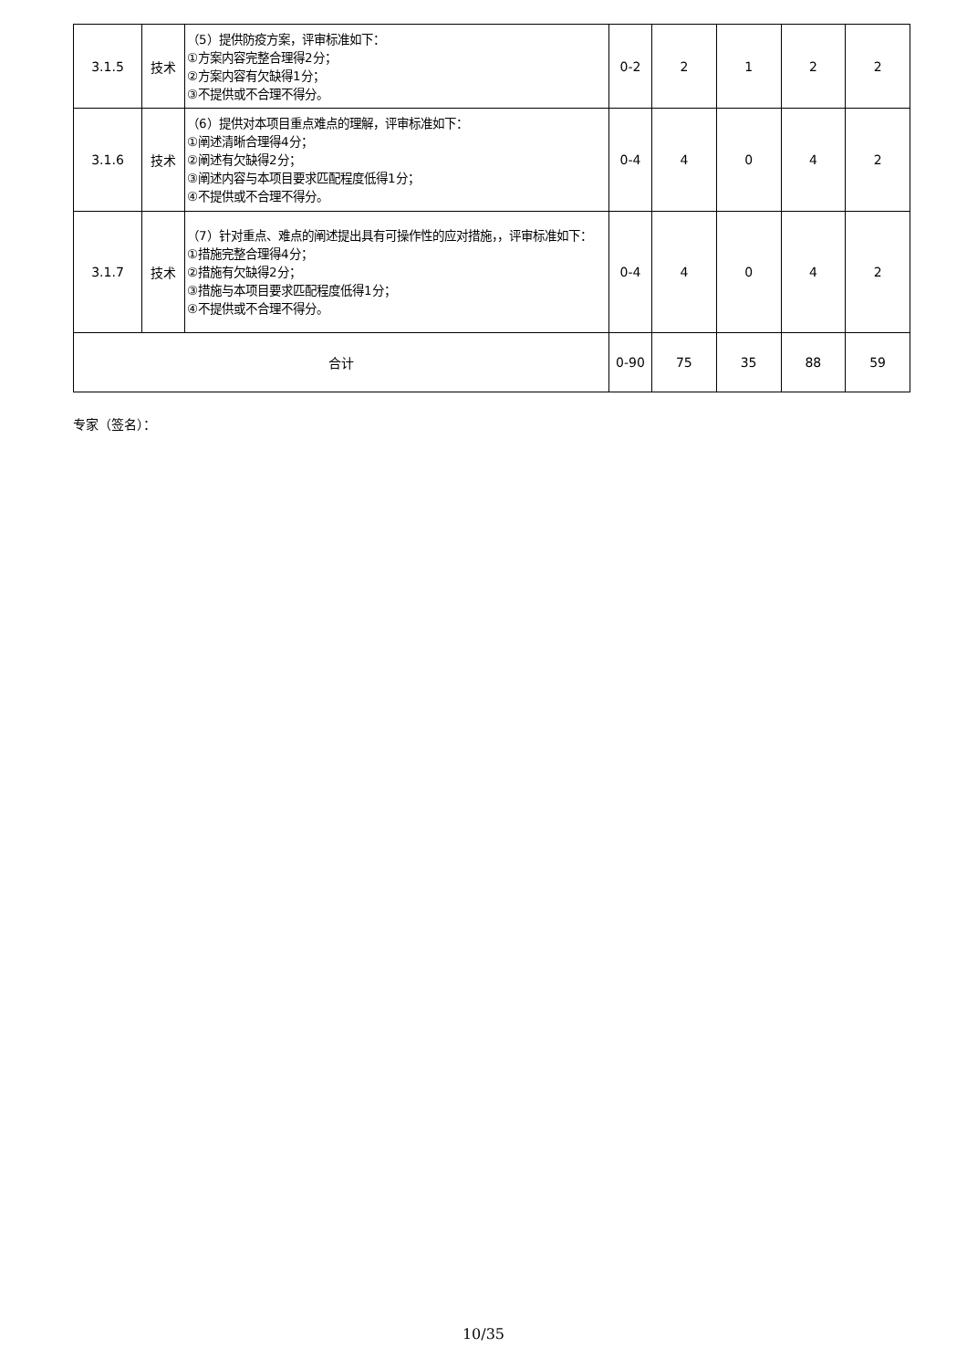| 3.1.5 | 技术 | （5）提供防疫方案，评审标准如下： ①方案内容完整合理得2分； ②方案内容有欠缺得1分； ③不提供或不合理不得分。 | 0-2 | 2 | 1 | 2 | 2 |
| 3.1.6 | 技术 | （6）提供对本项目重点难点的理解，评审标准如下： ①阐述清晰合理得4分； ②阐述有欠缺得2分； ③阐述内容与本项目要求匹配程度低得1分； ④不提供或不合理不得分。 | 0-4 | 4 | 0 | 4 | 2 |
| 3.1.7 | 技术 | （7）针对重点、难点的阐述提出具有可操作性的应对措施，，评审标准如下： ①措施完整合理得4分； ②措施有欠缺得2分； ③措施与本项目要求匹配程度低得1分； ④不提供或不合理不得分。 | 0-4 | 4 | 0 | 4 | 2 |
| 合计 | | | 0-90 | 75 | 35 | 88 | 59 |
专家（签名）：
10/35